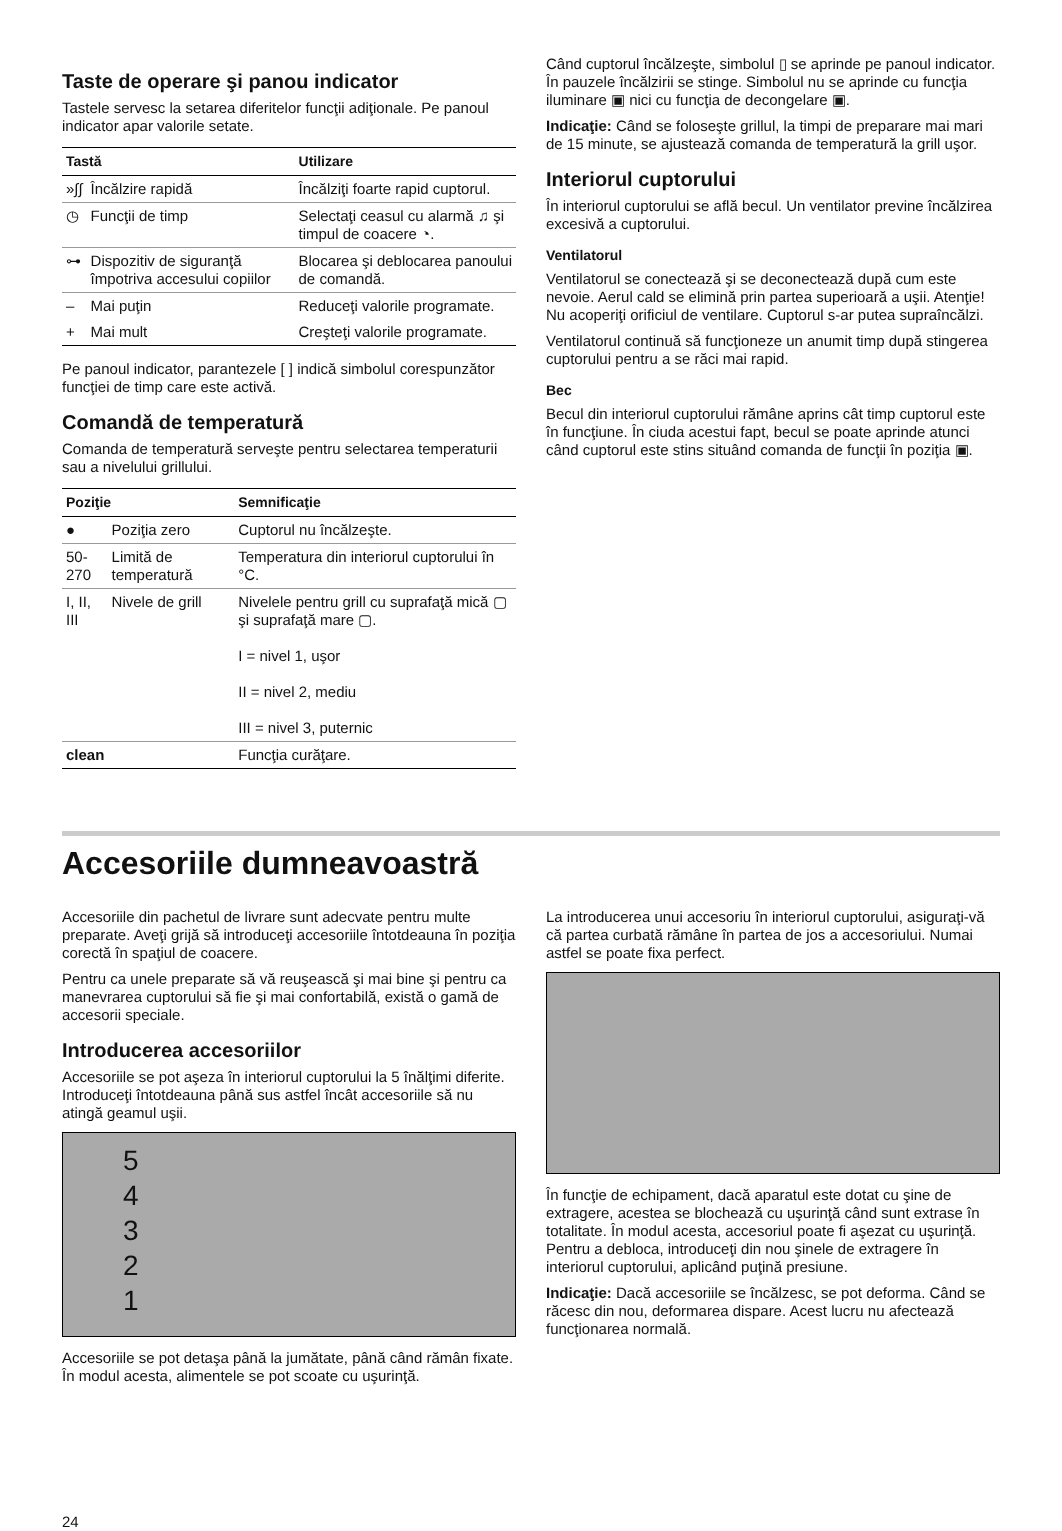Taste de operare şi panou indicator
Tastele servesc la setarea diferitelor funcţii adiţionale. Pe panoul indicator apar valorile setate.
| Tastă | | Utilizare |
| --- | --- | --- |
| »∫∫ | Încălzire rapidă | Încălziţi foarte rapid cuptorul. |
| ◷ | Funcţii de timp | Selectaţi ceasul cu alarmă ♫ şi timpul de coacere ◔. |
| ⊶ | Dispozitiv de siguranţă împotriva accesului copiilor | Blocarea şi deblocarea panoului de comandă. |
| – | Mai puţin | Reduceţi valorile programate. |
| + | Mai mult | Creşteţi valorile programate. |
Pe panoul indicator, parantezele [ ] indică simbolul corespunzător funcţiei de timp care este activă.
Comandă de temperatură
Comanda de temperatură serveşte pentru selectarea temperaturii sau a nivelului grillului.
| Poziţie | | Semnificaţie |
| --- | --- | --- |
| ● | Poziţia zero | Cuptorul nu încălzeşte. |
| 50-270 | Limită de temperatură | Temperatura din interiorul cuptorului în °C. |
| I, II, III | Nivele de grill | Nivelele pentru grill cu suprafaţă mică ▢ şi suprafaţă mare ▢. I = nivel 1, uşor II = nivel 2, mediu III = nivel 3, puternic |
| clean | | Funcţia curăţare. |
Când cuptorul încălzeşte, simbolul ▯ se aprinde pe panoul indicator. În pauzele încălzirii se stinge. Simbolul nu se aprinde cu funcţia iluminare ▣ nici cu funcţia de decongelare ▣.
Indicaţie: Când se foloseşte grillul, la timpi de preparare mai mari de 15 minute, se ajustează comanda de temperatură la grill uşor.
Interiorul cuptorului
În interiorul cuptorului se află becul. Un ventilator previne încălzirea excesivă a cuptorului.
Ventilatorul
Ventilatorul se conectează şi se deconectează după cum este nevoie. Aerul cald se elimină prin partea superioară a uşii. Atenţie! Nu acoperiţi orificiul de ventilare. Cuptorul s-ar putea supraîncălzi.
Ventilatorul continuă să funcţioneze un anumit timp după stingerea cuptorului pentru a se răci mai rapid.
Bec
Becul din interiorul cuptorului rămâne aprins cât timp cuptorul este în funcţiune. În ciuda acestui fapt, becul se poate aprinde atunci când cuptorul este stins situând comanda de funcţii în poziţia ▣.
Accesoriile dumneavoastră
Accesoriile din pachetul de livrare sunt adecvate pentru multe preparate. Aveţi grijă să introduceţi accesoriile întotdeauna în poziţia corectă în spaţiul de coacere.
Pentru ca unele preparate să vă reuşească şi mai bine şi pentru ca manevrarea cuptorului să fie şi mai confortabilă, există o gamă de accesorii speciale.
Introducerea accesoriilor
Accesoriile se pot aşeza în interiorul cuptorului la 5 înălţimi diferite. Introduceţi întotdeauna până sus astfel încât accesoriile să nu atingă geamul uşii.
5
4
3
2
1
Accesoriile se pot detaşa până la jumătate, până când rămân fixate. În modul acesta, alimentele se pot scoate cu uşurinţă.
La introducerea unui accesoriu în interiorul cuptorului, asiguraţi-vă că partea curbată rămâne în partea de jos a accesoriului. Numai astfel se poate fixa perfect.
În funcţie de echipament, dacă aparatul este dotat cu şine de extragere, acestea se blochează cu uşurinţă când sunt extrase în totalitate. În modul acesta, accesoriul poate fi aşezat cu uşurinţă. Pentru a debloca, introduceţi din nou şinele de extragere în interiorul cuptorului, aplicând puţină presiune.
Indicaţie: Dacă accesoriile se încălzesc, se pot deforma. Când se răcesc din nou, deformarea dispare. Acest lucru nu afectează funcţionarea normală.
24